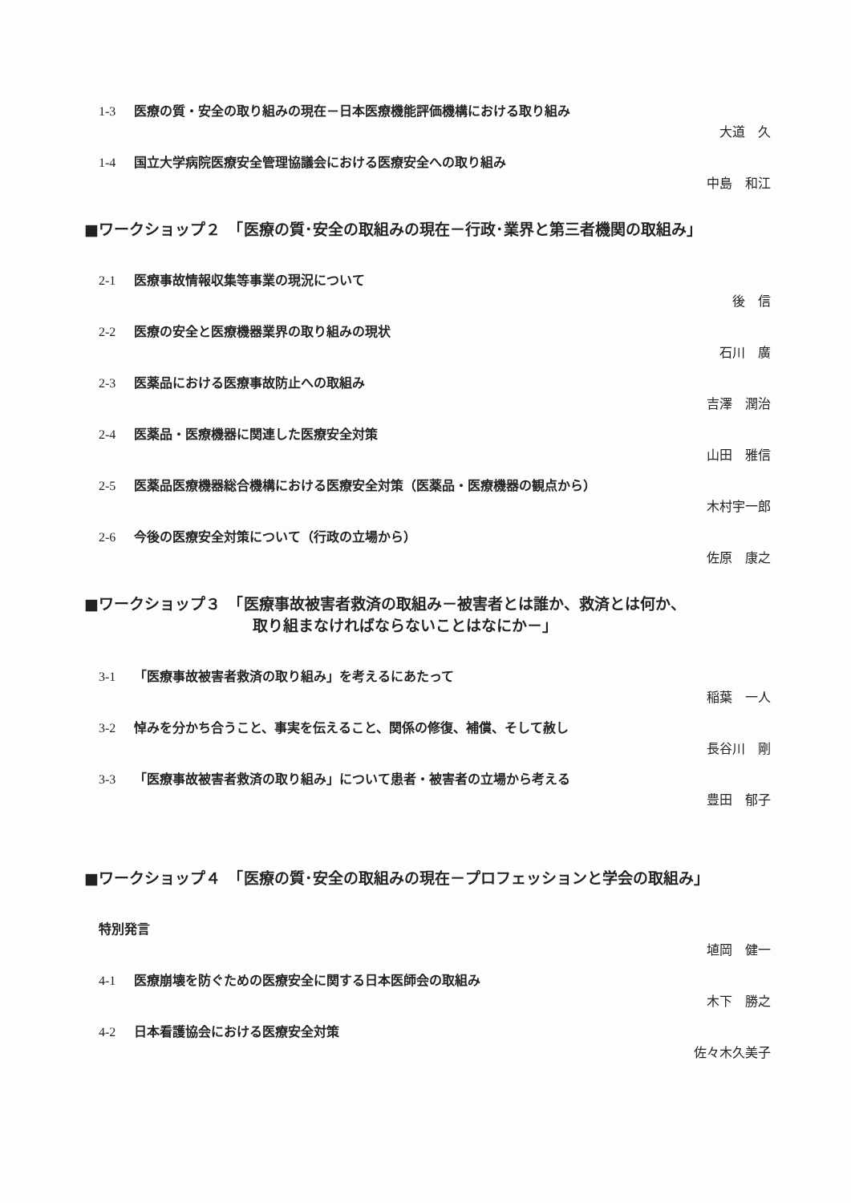1-3 医療の質・安全の取り組みの現在－日本医療機能評価機構における取り組み
大道　久
1-4 国立大学病院医療安全管理協議会における医療安全への取り組み
中島　和江
■ワークショップ２　「医療の質･安全の取組みの現在－行政･業界と第三者機関の取組み」
2-1 医療事故情報収集等事業の現況について
後　信
2-2 医療の安全と医療機器業界の取り組みの現状
石川　廣
2-3 医薬品における医療事故防止への取組み
吉澤　潤治
2-4 医薬品・医療機器に関連した医療安全対策
山田　雅信
2-5 医薬品医療機器総合機構における医療安全対策（医薬品・医療機器の観点から）
木村宇一郎
2-6 今後の医療安全対策について（行政の立場から）
佐原　康之
■ワークショップ３　「医療事故被害者救済の取組み－被害者とは誰か、救済とは何か、
取り組まなければならないことはなにか－」
3-1 「医療事故被害者救済の取り組み」を考えるにあたって
稲葉　一人
3-2 悼みを分かち合うこと、事実を伝えること、関係の修復、補償、そして赦し
長谷川　剛
3-3 「医療事故被害者救済の取り組み」について患者・被害者の立場から考える
豊田　郁子
■ワークショップ４　「医療の質･安全の取組みの現在－プロフェッションと学会の取組み」
特別発言
埴岡　健一
4-1 医療崩壊を防ぐための医療安全に関する日本医師会の取組み
木下　勝之
4-2 日本看護協会における医療安全対策
佐々木久美子